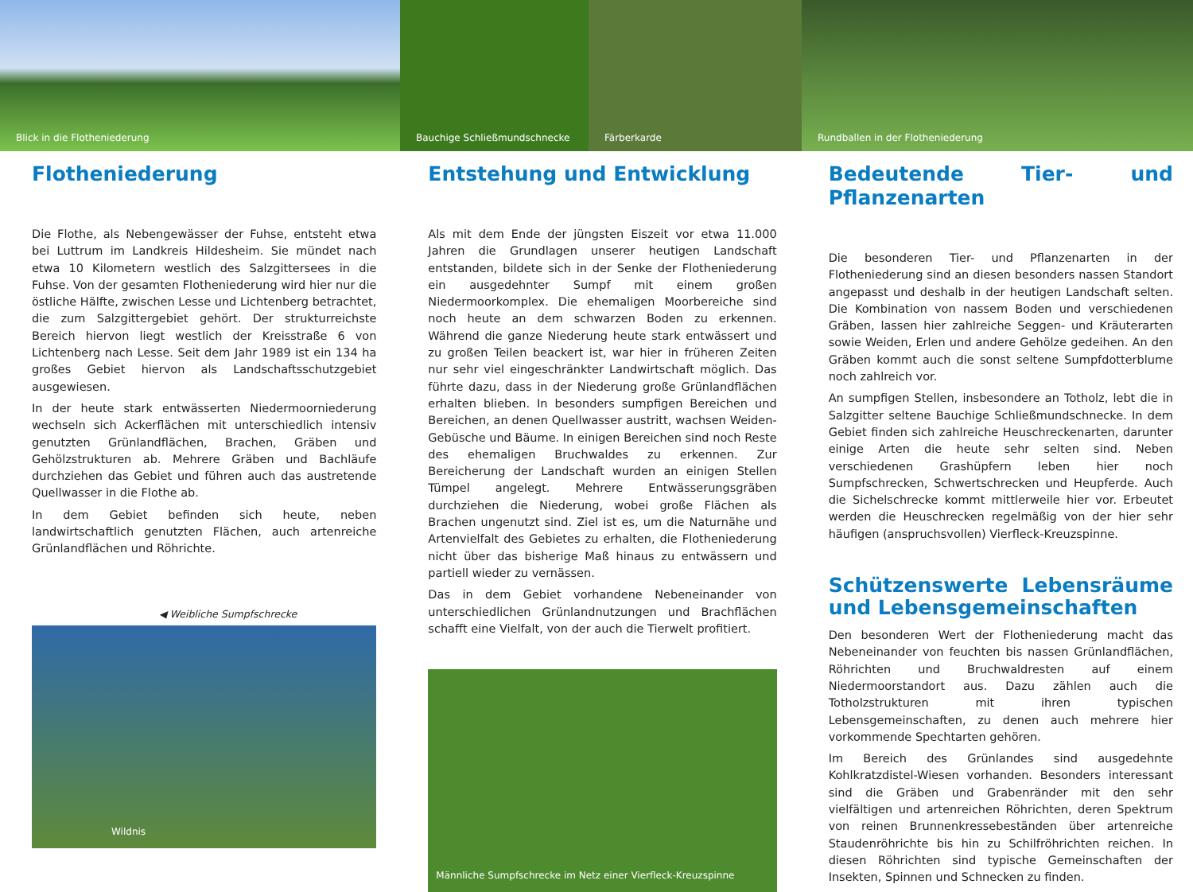Blick in die Flotheniederung Bauchige Schließmundschnecke
Färberkarde Rundballen in der Flotheniederung
Flotheniederung
Die Flothe, als Nebengewässer der Fuhse, entsteht etwa bei Luttrum im Landkreis Hildesheim. Sie mündet nach etwa 10 Kilometern westlich des Salzgittersees in die Fuhse. Von der gesamten Flotheniederung wird hier nur die östliche Hälfte, zwischen Lesse und Lichtenberg betrachtet, die zum Salzgittergebiet gehört. Der strukturreichste Bereich hiervon liegt westlich der Kreisstraße 6 von Lichtenberg nach Lesse. Seit dem Jahr 1989 ist ein 134 ha großes Gebiet hiervon als Landschaftsschutzgebiet ausgewiesen.
In der heute stark entwässerten Niedermoorniederung wechseln sich Ackerflächen mit unterschiedlich intensiv genutzten Grünlandflächen, Brachen, Gräben und Gehölzstrukturen ab. Mehrere Gräben und Bachläufe durchziehen das Gebiet und führen auch das austretende Quellwasser in die Flothe ab.
In dem Gebiet befinden sich heute, neben landwirtschaftlich genutzten Flächen, auch artenreiche Grünlandflächen und Röhrichte.
◀ Weibliche Sumpfschrecke
Wildnis
Entstehung und Entwicklung
Als mit dem Ende der jüngsten Eiszeit vor etwa 11.000 Jahren die Grundlagen unserer heutigen Landschaft entstanden, bildete sich in der Senke der Flotheniederung ein ausgedehnter Sumpf mit einem großen Niedermoorkomplex. Die ehemaligen Moorbereiche sind noch heute an dem schwarzen Boden zu erkennen. Während die ganze Niederung heute stark entwässert und zu großen Teilen beackert ist, war hier in früheren Zeiten nur sehr viel eingeschränkter Landwirtschaft möglich. Das führte dazu, dass in der Niederung große Grünlandflächen erhalten blieben. In besonders sumpfigen Bereichen und Bereichen, an denen Quellwasser austritt, wachsen Weiden-Gebüsche und Bäume. In einigen Bereichen sind noch Reste des ehemaligen Bruchwaldes zu erkennen. Zur Bereicherung der Landschaft wurden an einigen Stellen Tümpel angelegt. Mehrere Entwässerungsgräben durchziehen die Niederung, wobei große Flächen als Brachen ungenutzt sind. Ziel ist es, um die Naturnähe und Artenvielfalt des Gebietes zu erhalten, die Flotheniederung nicht über das bisherige Maß hinaus zu entwässern und partiell wieder zu vernässen.
Das in dem Gebiet vorhandene Nebeneinander von unterschiedlichen Grünlandnutzungen und Brachflächen schafft eine Vielfalt, von der auch die Tierwelt profitiert.
Männliche Sumpfschrecke im Netz einer Vierfleck-Kreuzspinne
Bedeutende Tier- und Pflanzenarten
Die besonderen Tier- und Pflanzenarten in der Flotheniederung sind an diesen besonders nassen Standort angepasst und deshalb in der heutigen Landschaft selten. Die Kombination von nassem Boden und verschiedenen Gräben, lassen hier zahlreiche Seggen- und Kräuterarten sowie Weiden, Erlen und andere Gehölze gedeihen. An den Gräben kommt auch die sonst seltene Sumpfdotterblume noch zahlreich vor.
An sumpfigen Stellen, insbesondere an Totholz, lebt die in Salzgitter seltene Bauchige Schließmundschnecke. In dem Gebiet finden sich zahlreiche Heuschreckenarten, darunter einige Arten die heute sehr selten sind. Neben verschiedenen Grashüpfern leben hier noch Sumpfschrecken, Schwertschrecken und Heupferde. Auch die Sichelschrecke kommt mittlerweile hier vor. Erbeutet werden die Heuschrecken regelmäßig von der hier sehr häufigen (anspruchsvollen) Vierfleck-Kreuzspinne.
Schützenswerte Lebensräume und Lebensgemeinschaften
Den besonderen Wert der Flotheniederung macht das Nebeneinander von feuchten bis nassen Grünlandflächen, Röhrichten und Bruchwaldresten auf einem Niedermoorstandort aus. Dazu zählen auch die Totholzstrukturen mit ihren typischen Lebensgemeinschaften, zu denen auch mehrere hier vorkommende Spechtarten gehören.
Im Bereich des Grünlandes sind ausgedehnte Kohlkratzdistel-Wiesen vorhanden. Besonders interessant sind die Gräben und Grabenränder mit den sehr vielfältigen und artenreichen Röhrichten, deren Spektrum von reinen Brunnenkressebeständen über artenreiche Staudenröhrichte bis hin zu Schilfröhrichten reichen. In diesen Röhrichten sind typische Gemeinschaften der Insekten, Spinnen und Schnecken zu finden.